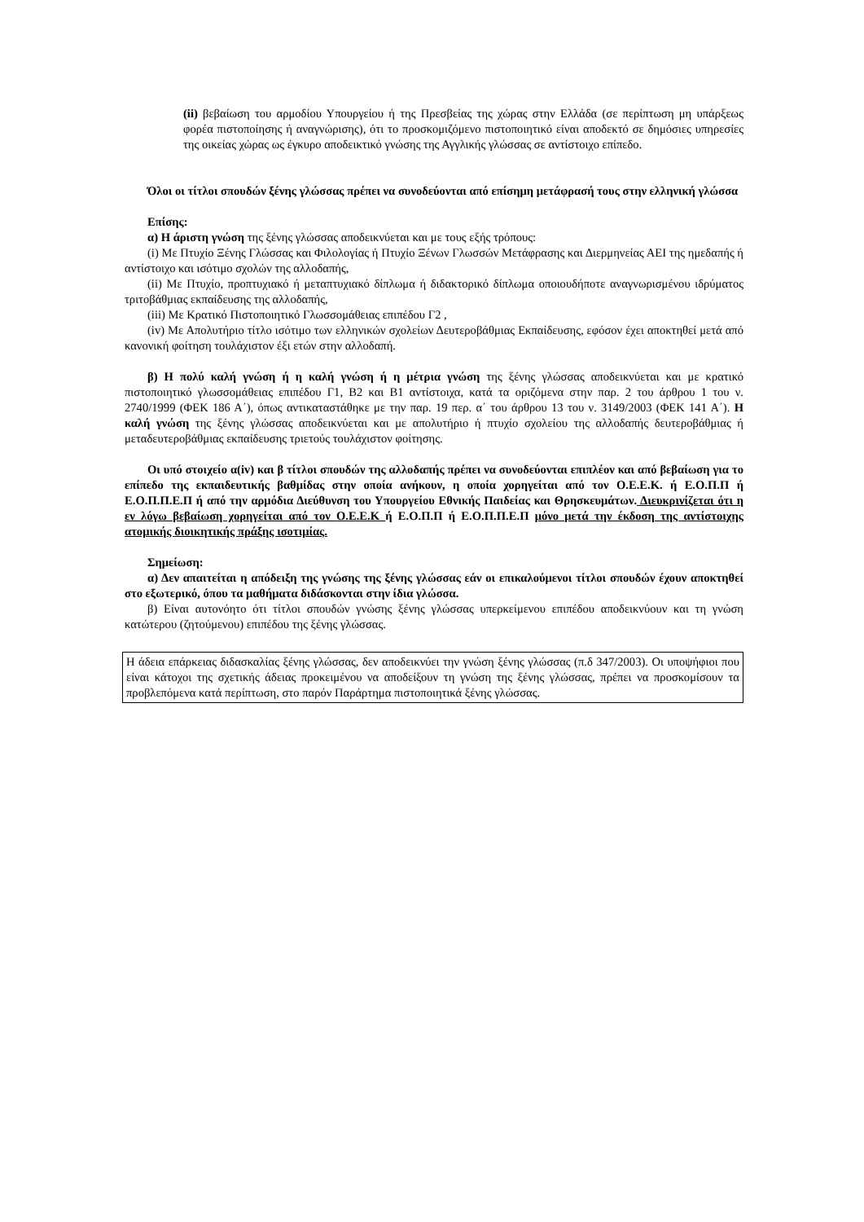(ii) βεβαίωση του αρμοδίου Υπουργείου ή της Πρεσβείας της χώρας στην Ελλάδα (σε περίπτωση μη υπάρξεως φορέα πιστοποίησης ή αναγνώρισης), ότι το προσκομιζόμενο πιστοποιητικό είναι αποδεκτό σε δημόσιες υπηρεσίες της οικείας χώρας ως έγκυρο αποδεικτικό γνώσης της Αγγλικής γλώσσας σε αντίστοιχο επίπεδο.
Όλοι οι τίτλοι σπουδών ξένης γλώσσας πρέπει να συνοδεύονται από επίσημη μετάφρασή τους στην ελληνική γλώσσα
Επίσης:
α) Η άριστη γνώση της ξένης γλώσσας αποδεικνύεται και με τους εξής τρόπους:
(i) Με Πτυχίο Ξένης Γλώσσας και Φιλολογίας ή Πτυχίο Ξένων Γλωσσών Μετάφρασης και Διερμηνείας ΑΕΙ της ημεδαπής ή αντίστοιχο και ισότιμο σχολών της αλλοδαπής,
(ii) Με Πτυχίο, προπτυχιακό ή μεταπτυχιακό δίπλωμα ή διδακτορικό δίπλωμα οποιουδήποτε αναγνωρισμένου ιδρύματος τριτοβάθμιας εκπαίδευσης της αλλοδαπής,
(iii) Με Κρατικό Πιστοποιητικό Γλωσσομάθειας επιπέδου Γ2 ,
(iv) Με Απολυτήριο τίτλο ισότιμο των ελληνικών σχολείων Δευτεροβάθμιας Εκπαίδευσης, εφόσον έχει αποκτηθεί μετά από κανονική φοίτηση τουλάχιστον έξι ετών στην αλλοδαπή.
β) Η πολύ καλή γνώση ή η καλή γνώση ή η μέτρια γνώση της ξένης γλώσσας αποδεικνύεται και με κρατικό πιστοποιητικό γλωσσομάθειας επιπέδου Γ1, Β2 και Β1 αντίστοιχα, κατά τα οριζόμενα στην παρ. 2 του άρθρου 1 του ν. 2740/1999 (ΦΕΚ 186 Α΄), όπως αντικαταστάθηκε με την παρ. 19 περ. α΄ του άρθρου 13 του ν. 3149/2003 (ΦΕΚ 141 Α΄). Η καλή γνώση της ξένης γλώσσας αποδεικνύεται και με απολυτήριο ή πτυχίο σχολείου της αλλοδαπής δευτεροβάθμιας ή μεταδευτεροβάθμιας εκπαίδευσης τριετούς τουλάχιστον φοίτησης.
Οι υπό στοιχείο α(iv) και β τίτλοι σπουδών της αλλοδαπής πρέπει να συνοδεύονται επιπλέον και από βεβαίωση για το επίπεδο της εκπαιδευτικής βαθμίδας στην οποία ανήκουν, η οποία χορηγείται από τον Ο.Ε.Ε.Κ. ή Ε.Ο.Π.Π ή Ε.Ο.Π.Π.Ε.Π ή από την αρμόδια Διεύθυνση του Υπουργείου Εθνικής Παιδείας και Θρησκευμάτων. Διευκρινίζεται ότι η εν λόγω βεβαίωση χορηγείται από τον Ο.Ε.Ε.Κ ή Ε.Ο.Π.Π ή Ε.Ο.Π.Π.Ε.Π μόνο μετά την έκδοση της αντίστοιχης ατομικής διοικητικής πράξης ισοτιμίας.
Σημείωση:
α) Δεν απαιτείται η απόδειξη της γνώσης της ξένης γλώσσας εάν οι επικαλούμενοι τίτλοι σπουδών έχουν αποκτηθεί στο εξωτερικό, όπου τα μαθήματα διδάσκονται στην ίδια γλώσσα.
β) Είναι αυτονόητο ότι τίτλοι σπουδών γνώσης ξένης γλώσσας υπερκείμενου επιπέδου αποδεικνύουν και τη γνώση κατώτερου (ζητούμενου) επιπέδου της ξένης γλώσσας.
Η άδεια επάρκειας διδασκαλίας ξένης γλώσσας, δεν αποδεικνύει την γνώση ξένης γλώσσας (π.δ 347/2003). Οι υποψήφιοι που είναι κάτοχοι της σχετικής άδειας προκειμένου να αποδείξουν τη γνώση της ξένης γλώσσας, πρέπει να προσκομίσουν τα προβλεπόμενα κατά περίπτωση, στο παρόν Παράρτημα πιστοποιητικά ξένης γλώσσας.